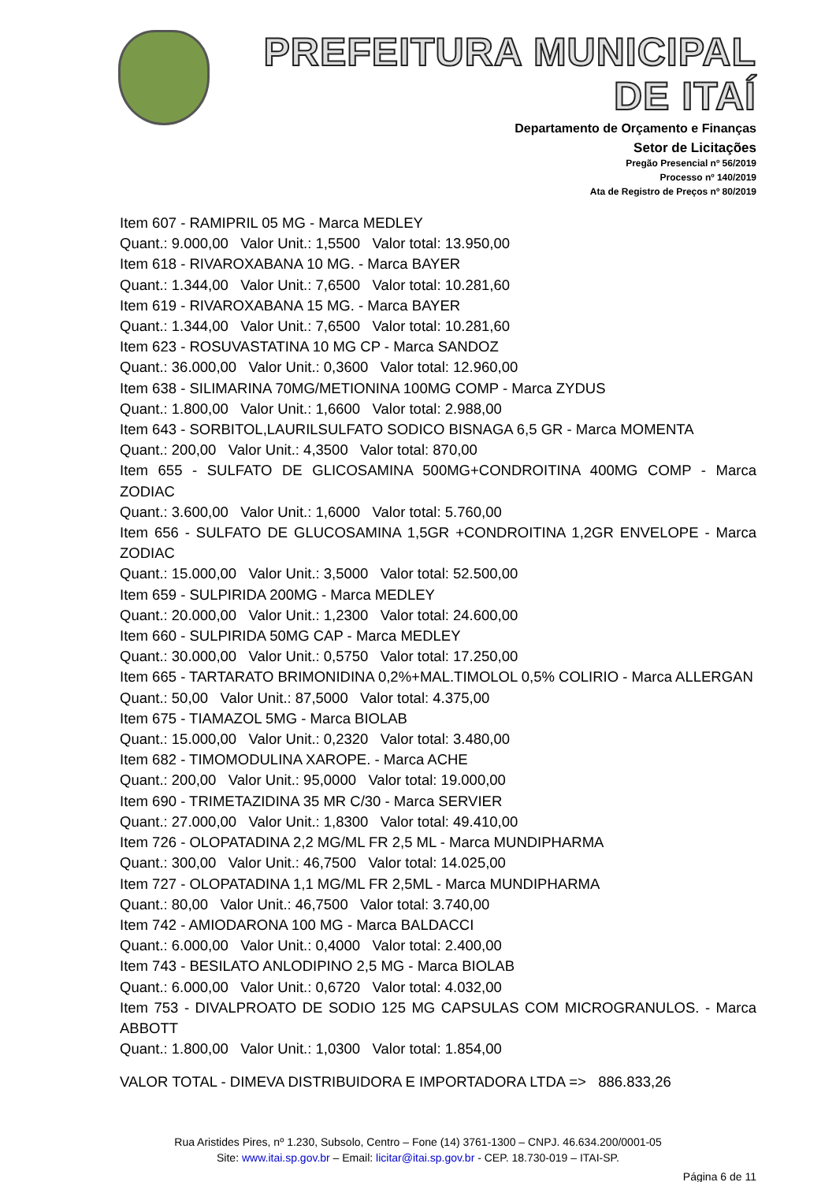PREFEITURA MUNICIPAL DE ITAÍ
Departamento de Orçamento e Finanças
Setor de Licitações
Pregão Presencial nº 56/2019
Processo nº 140/2019
Ata de Registro de Preços nº 80/2019
Item 607 - RAMIPRIL 05 MG - Marca MEDLEY
Quant.: 9.000,00 Valor Unit.: 1,5500 Valor total: 13.950,00
Item 618 - RIVAROXABANA 10 MG. - Marca BAYER
Quant.: 1.344,00 Valor Unit.: 7,6500 Valor total: 10.281,60
Item 619 - RIVAROXABANA 15 MG. - Marca BAYER
Quant.: 1.344,00 Valor Unit.: 7,6500 Valor total: 10.281,60
Item 623 - ROSUVASTATINA 10 MG CP - Marca SANDOZ
Quant.: 36.000,00 Valor Unit.: 0,3600 Valor total: 12.960,00
Item 638 - SILIMARINA 70MG/METIONINA 100MG COMP - Marca ZYDUS
Quant.: 1.800,00 Valor Unit.: 1,6600 Valor total: 2.988,00
Item 643 - SORBITOL,LAURILSULFATO SODICO BISNAGA 6,5 GR - Marca MOMENTA
Quant.: 200,00 Valor Unit.: 4,3500 Valor total: 870,00
Item 655 - SULFATO DE GLICOSAMINA 500MG+CONDROITINA 400MG COMP - Marca ZODIAC
Quant.: 3.600,00 Valor Unit.: 1,6000 Valor total: 5.760,00
Item 656 - SULFATO DE GLUCOSAMINA 1,5GR +CONDROITINA 1,2GR ENVELOPE - Marca ZODIAC
Quant.: 15.000,00 Valor Unit.: 3,5000 Valor total: 52.500,00
Item 659 - SULPIRIDA 200MG - Marca MEDLEY
Quant.: 20.000,00 Valor Unit.: 1,2300 Valor total: 24.600,00
Item 660 - SULPIRIDA 50MG CAP - Marca MEDLEY
Quant.: 30.000,00 Valor Unit.: 0,5750 Valor total: 17.250,00
Item 665 - TARTARATO BRIMONIDINA 0,2%+MAL.TIMOLOL 0,5% COLIRIO - Marca ALLERGAN
Quant.: 50,00 Valor Unit.: 87,5000 Valor total: 4.375,00
Item 675 - TIAMAZOL 5MG - Marca BIOLAB
Quant.: 15.000,00 Valor Unit.: 0,2320 Valor total: 3.480,00
Item 682 - TIMOMODULINA XAROPE. - Marca ACHE
Quant.: 200,00 Valor Unit.: 95,0000 Valor total: 19.000,00
Item 690 - TRIMETAZIDINA 35 MR C/30 - Marca SERVIER
Quant.: 27.000,00 Valor Unit.: 1,8300 Valor total: 49.410,00
Item 726 - OLOPATADINA 2,2 MG/ML FR 2,5 ML - Marca MUNDIPHARMA
Quant.: 300,00 Valor Unit.: 46,7500 Valor total: 14.025,00
Item 727 - OLOPATADINA 1,1 MG/ML FR 2,5ML - Marca MUNDIPHARMA
Quant.: 80,00 Valor Unit.: 46,7500 Valor total: 3.740,00
Item 742 - AMIODARONA 100 MG - Marca BALDACCI
Quant.: 6.000,00 Valor Unit.: 0,4000 Valor total: 2.400,00
Item 743 - BESILATO ANLODIPINO 2,5 MG - Marca BIOLAB
Quant.: 6.000,00 Valor Unit.: 0,6720 Valor total: 4.032,00
Item 753 - DIVALPROATO DE SODIO 125 MG CAPSULAS COM MICROGRANULOS. - Marca ABBOTT
Quant.: 1.800,00 Valor Unit.: 1,0300 Valor total: 1.854,00
VALOR TOTAL - DIMEVA DISTRIBUIDORA E IMPORTADORA LTDA => 886.833,26
Rua Aristides Pires, nº 1.230, Subsolo, Centro – Fone (14) 3761-1300 – CNPJ. 46.634.200/0001-05
Site: www.itai.sp.gov.br – Email: licitar@itai.sp.gov.br - CEP. 18.730-019 – ITAI-SP.
Página 6 de 11